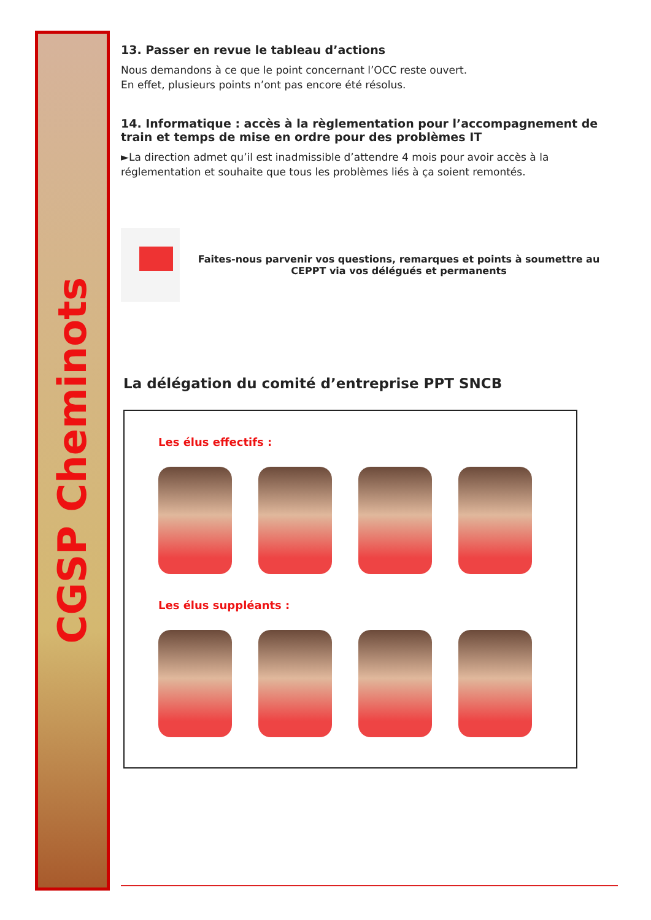CGSP Cheminots
13. Passer en revue le tableau d’actions
Nous demandons à ce que le point concernant l’OCC reste ouvert.
En effet, plusieurs points n’ont pas encore été résolus.
14. Informatique : accès à la règlementation pour l’accompagnement de train et temps de mise en ordre pour des problèmes IT
►La direction admet qu’il est inadmissible d’attendre 4 mois pour avoir accès à la réglementation et souhaite que tous les problèmes liés à ça soient remontés.
Faites-nous parvenir vos questions, remarques et points à soumettre au CEPPT via vos délégués et permanents
La délégation du comité d’entreprise PPT SNCB
Les élus effectifs :
Les élus suppléants :